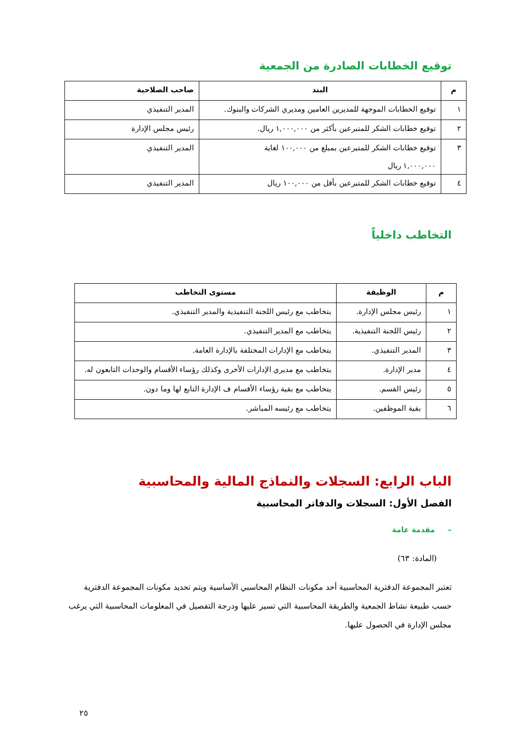توقيع الخطابات الصادرة من الجمعية
| م | البند | صاحب الصلاحية |
| --- | --- | --- |
| ١ | توقيع الخطابات الموجهة للمديرين العامين ومديري الشركات والبنوك. | المدير التنفيذي |
| ٢ | توقيع خطابات الشكر للمتبرعين بأكثر من ١,٠٠٠,٠٠٠ ريال. | رئيس مجلس الإدارة |
| ٣ | توقيع خطابات الشكر للمتبرعين بمبلغ من ١٠٠,٠٠٠ لغاية ١,٠٠٠,٠٠٠ ريال | المدير التنفيذي |
| ٤ | توقيع خطابات الشكر للمتبرعين بأقل من ١٠٠,٠٠٠ ريال | المدير التنفيذي |
التخاطب داخلياً
| م | الوظيفة | مستوى التخاطب |
| --- | --- | --- |
| ١ | رئيس مجلس الإدارة. | يتخاطب مع رئيس اللجنة التنفيذية والمدير التنفيذي. |
| ٢ | رئيس اللجنة التنفيذية. | يتخاطب مع المدير التنفيذي. |
| ٣ | المدير التنفيذي. | يتخاطب مع الإدارات المختلفة بالإدارة العامة. |
| ٤ | مدير الإدارة. | يتخاطب مع مديري الإدارات الأخرى وكذلك رؤساء الأقسام والوحدات التابعون له. |
| ٥ | رئيس القسم. | يتخاطب مع بقية رؤساء الأقسام ف الإدارة التابع لها وما دون. |
| ٦ | بقية الموظفين. | يتخاطب مع رئيسه المباشر. |
الباب الرابع: السجلات والنماذج المالية والمحاسبية
الفصل الأول: السجلات والدفاتر المحاسبية
– مقدمة عامة
(المادة: ٦٣)
تعتبر المجموعة الدفترية المحاسبية أحد مكونات النظام المحاسبي الأساسية ويتم تحديد مكونات المجموعة الدفترية حسب طبيعة نشاط الجمعية والطريقة المحاسبية التي تسير عليها ودرجة التفصيل في المعلومات المحاسبية التي يرغب مجلس الإدارة في الحصول عليها.
٢٥